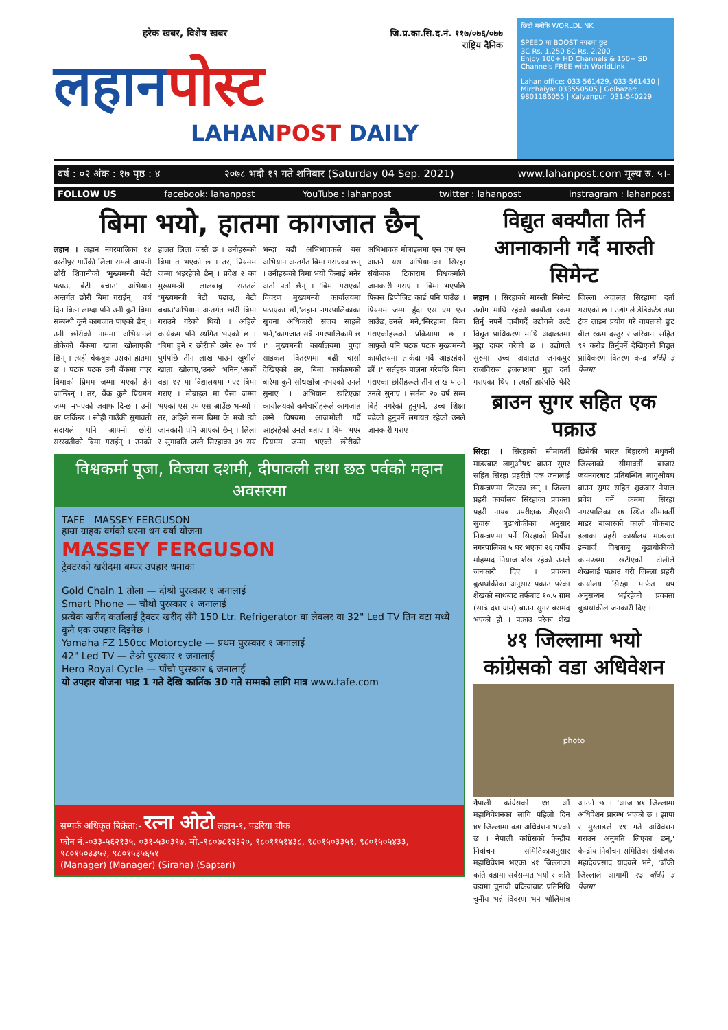हरेक खबर, विशेष खबर
जि.प्र.का.सि.द.नं. ११७/०७६/०७७
राष्ट्रिय दैनिक
लहानपोस्ट
LAHAN POST DAILY
छिटो मनोके WORLDLINK
SPEED मा BOOST नगदमा छुट
3C Rs. 1,250 6C Rs. 2,200
Enjoy 100+ HD Channels & 150+ SD Channels FREE with WorldLink
Lahan office: 033-561429, 033-561430 | Mirchaiya: 033550505 | Golbazar: 9801186055 | Kalyanpur: 031-540229
वर्ष : ०२ अंक : १७ पृष्ठ : ४ २०७८ भदौ १९ गते शनिबार (Saturday 04 Sep. 2021) www.lahanpost.com मूल्य रु. ५।-
FOLLOW US facebook: lahanpost YouTube : lahanpost twitter : lahanpost instragram : lahanpost
बिमा भयो, हातमा कागजात छैन्
लहान । लहान नगरपालिका १४ वस्तीपुर गाउँकी लिला रामले आफ्नी छोरी शिवानीको 'मुख्यमन्त्री बेटी पढाउ, बेटी बचाउ' अभियान अन्तर्गत छोरी बिमा गराईन् । वर्ष दिन बित्न लाग्दा पनि उनी कुनै बिमा सम्बन्धी कुनै कागजात पाएको छैन् । उनी छोरीको नाममा अभियानले तोकेको बैंकमा खाता खोलाएकी छिन् । त्यही चेकबुक उसको हातमा छ । पटक पटक उनी बैंकमा गएर बिमाको प्रिमम जम्मा भएको हेर्न जान्छिन् । तर, बैंक कुनै प्रियमम जम्मा नभएको जवाफ दिन्छ । उनी घर फर्किन्छ । सोही गाउँकी सुगावती सदायले पनि आफ्नी छोरी सरस्वतीको बिमा गराईन् । उनको हालत लिला जस्तै छ । उनीहरूको बिमा त भएको छ । तर, प्रियमम जम्मा भइरहेको छैन् । प्रदेश २ का मुख्यमन्त्री लालबाबु राउतले 'मुख्यमन्त्री बेटी पढाउ, बेटी बचाउ'अभियान अन्तर्गत छोरी बिमा गराउने गरेको थियो । अहिले कार्यक्रम पनि स्थगित भएको छ । 'बिमा हुने र छोरीको उमेर २० वर्ष पुगेपछि तीन लाख पाउने खुशीले खाता खोलाए,'उनले भनिन,'अर्को वडा १२ मा विद्यालयमा गएर बिमा गराए । मोबाइल मा पैसा जम्मा भएको एस एम एस आउँछ भन्थ्यो । तर, अहिले सम्म बिमा के भयो त्यो जानकारी पनि आएको छैन् । लिला र सुगावति जस्तै सिरहाका ३९ सय भन्दा बढी अभिभावकले यस अभियान अन्तर्गत बिमा गराएका छन् । उनीहरूको बिमा भयो किनाई भनेर अतो पतो छैन् । 'बिमा गराएको विवरण मुख्यमन्त्री कार्यालयमा पठाएका छौं,'लहान नगरपालिकाका सुचना अधिकारी संजय साहले भने,'कागजात सबै नगरपालिकामै छ ।' मुख्यमन्त्री कार्यालयमा पुग्दा साइकल वितरणमा बढी चासो देखिएको तर, बिमा कार्यक्रमको बारेमा कुनै सोधखोज नभएको उनले सुनाए । अभियान खटिएका कार्यालयको कर्मचारीहरूले कागजात लग्ने विषयमा आजभोली गर्दै आइरहेको उनले बताए । बिमा भएर प्रियमम जम्मा भएको छोरीको अभिभावक मोबाइलमा एस एम एस आउने यस अभियानका सिरहा संयोजक टिकाराम विश्वकर्माले जानकारी गराए । 'बिमा भएपछि फिक्स डिपोजिट कार्ड पनि पाउँछ । प्रियमम जम्मा हुँदा एस एम एस आउँछ,'उनले भने,'सिरहामा बिमा गराएकोहरूको प्रक्रियामा छ । आफुले पनि पटक पटक मुख्यमन्त्री कार्यालयमा ताकेदा गर्दै आइरहेको छौं ।' सर्तहरू पालना गरेपछि बिमा गराएका छोरीहरूले तीन लाख पाउने उनले सुनाए । सर्तमा २० वर्ष सम्म बिहे नगरेको हुनुपर्ने, उच्च शिक्षा पढेको हुनुपर्ने लगायत रहेको उनले जानकारी गराए ।
विश्वकर्मा पूजा, विजया दशमी, दीपावली तथा छठ पर्वको महान अवसरमा
TAFE MASSEY FERGUSON
हाम्रा ग्राहक वर्गको घरमा धन वर्षा योजना
MASSEY FERGUSON
ट्रेक्टरको खरीदमा बम्पर उपहार धमाका
Gold Chain 1 तोला — दोश्रो पुरस्कार १ जनालाई
Smart Phone — चौथो पुरस्कार १ जनालाई
प्रत्येक खरीद कर्तालाई ट्रैक्टर खरीद सँगै 150 Ltr. Refrigerator वा लेवलर वा 32" Led TV तिन वटा मध्ये कुनै एक उपहार दिइनेछ ।
Yamaha FZ 150cc Motorcycle — प्रथम पुरस्कार १ जनालाई
42" Led TV — तेश्रो पुरस्कार १ जनालाई
Hero Royal Cycle — पाँचौ पुरस्कार ६ जनालाई
यो उपहार योजना भाद्र 1 गते देखि कार्तिक 30 गते सम्मको लागि मात्र www.tafe.com
सम्पर्क अधिकृत बिक्रेता:- रत्ना ओटो लहान-१, पडरिया चौक
फोन नं.-०३३-५६२१३५, ०३१-५३०३९७, मो.-९८०७८१२३२०, ९८०११५१४३८, ९८०१५०३३५१, ९८०१५०५४३३, ९८०१५०३३५२, ९८०१५३५६५१
(Manager) (Manager) (Siraha) (Saptari)
विद्युत बक्यौता तिर्न आनाकानी गर्दै मारुती सिमेन्ट
लहान । सिरहाको मारुती सिमेन्ट उद्योग माथि रहेको बक्यौता रकम तिर्नु नपर्ने दाबीगर्दै उद्योगले उल्टै विद्युत प्राधिकरण माथि अदालतमा मुद्दा दायर गरेको छ । उद्योगले सुरुमा उच्च अदालत जनकपुर राजविराज इजलाशमा मुद्दा दर्ता गराएका थिए । त्यहाँ हारेपछि फेरि जिल्ला अदालत सिरहामा दर्ता गराएको छ । उद्योगले डेडिकेटेड तथा ट्रंक लाइन प्रयोग गरे वापतको छुट बील रकम दस्तुर र जरिवाना सहित ९९ करोड तिर्नुपर्ने देखिएको विद्युत प्राधिकरण वितरण केन्द्र बाँकी ३ पेजमा
ब्राउन सुगर सहित एक पक्राउ
सिरहा । सिरहाको सीमावर्ती माडरबाट लागुऔषध ब्राउन सुगर सहित सिरहा प्रहरीले एक जनालाई नियन्त्रणमा लिएका छन् । जिल्ला प्रहरी कार्यालय सिरहाका प्रवक्ता प्रहरी नायब उपरीक्षक डीएसपी सुवास बुढाथोकीका अनुसार नियन्त्रणमा पर्ने सिरहाको मिर्चैया नगरपालिका ५ घर भएका २६ वर्षीय मोहम्मद नियाज शेख रहेको उनले जनकारी दिए । प्रवक्ता बुढाथोकीका अनुसार पक्राउ परेका शेखको साथबाट तर्फबाट १०.५ ग्राम (साढे दश ग्राम) ब्राउन सुगर बरामद भएको हो । पक्राउ परेका शेख छिमेकी भारत बिहारको मधुवनी जिल्लाको सीमावर्ती बाजार जयनगरबाट प्रतिबन्धित लागुऔषध ब्राउन सुगर सहित शुक्रबार नेपाल प्रवेश गर्ने क्रममा सिरहा नगरपालिका १७ स्थित सीमावर्ती माडर बाजारको काली चौकबाट इलाका प्रहरी कार्यालय माडरका इन्चार्ज विश्वबाबु बुढाथोकीको कामण्डमा खटीएको टोलीले शेखलाई पक्राउ गरी जिल्ला प्रहरी कार्यालय सिरहा मार्फत थप अनुसन्धन भईरहेको प्रवक्ता बुढाथोकीले जनकारी दिए ।
४१ जिल्लामा भयो कांग्रेसको वडा अधिवेशन
photo
नेपाली कांग्रेसको १४ औं महाधिवेशनका लागि पहिलो दिन ४१ जिल्लामा वडा अधिवेशन भएको छ । नेपाली कांग्रेसको केन्द्रीय निर्वाचन समितिकाअनुसार महाधिवेशन भएका ४१ जिल्लाका कति वडामा सर्वसम्मत भयो र कति वडामा चुनावी प्रक्रियाबाट प्रतिनिधि चुनीय भन्ने विवरण भने भोलिमात्र आउने छ । 'आज ४१ जिल्लामा अधिवेशन प्रारम्भ भएको छ । झापा र मुस्ताङले १९ गते अधिवेशन गराउन अनुमति लिएका छन्,' केन्द्रीय निर्वाचन समितिका संयोजक महादेवप्रसाद यादवले भने, 'बाँकी जिल्लाले आगामी २३ बाँकी ३ पेजमा